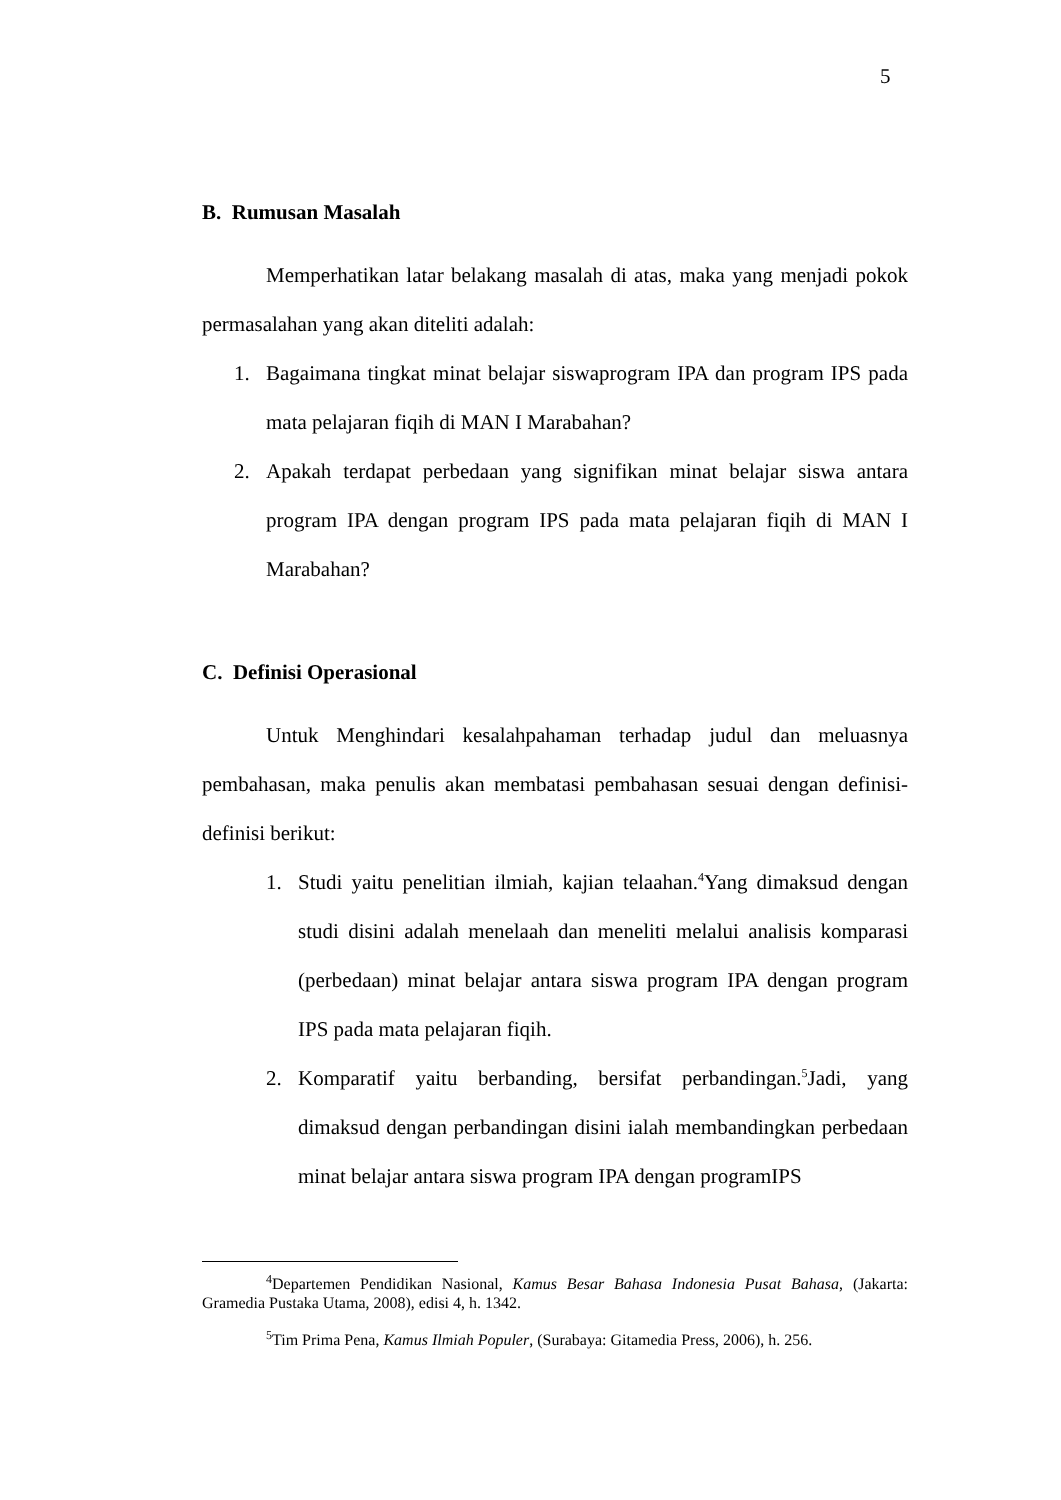5
B. Rumusan Masalah
Memperhatikan latar belakang masalah di atas, maka yang menjadi pokok permasalahan yang akan diteliti adalah:
1. Bagaimana tingkat minat belajar siswaprogram IPA dan program IPS pada mata pelajaran fiqih di MAN I Marabahan?
2. Apakah terdapat perbedaan yang signifikan minat belajar siswa antara program IPA dengan program IPS pada mata pelajaran fiqih di MAN I Marabahan?
C. Definisi Operasional
Untuk Menghindari kesalahpahaman terhadap judul dan meluasnya pembahasan, maka penulis akan membatasi pembahasan sesuai dengan definisi-definisi berikut:
1. Studi yaitu penelitian ilmiah, kajian telaahan.<sup>4</sup>Yang dimaksud dengan studi disini adalah menelaah dan meneliti melalui analisis komparasi (perbedaan) minat belajar antara siswa program IPA dengan program IPS pada mata pelajaran fiqih.
2. Komparatif yaitu berbanding, bersifat perbandingan.<sup>5</sup>Jadi, yang dimaksud dengan perbandingan disini ialah membandingkan perbedaan minat belajar antara siswa program IPA dengan programIPS
<sup>4</sup> Departemen Pendidikan Nasional, Kamus Besar Bahasa Indonesia Pusat Bahasa, (Jakarta: Gramedia Pustaka Utama, 2008), edisi 4, h. 1342.
<sup>5</sup> Tim Prima Pena, Kamus Ilmiah Populer, (Surabaya: Gitamedia Press, 2006), h. 256.